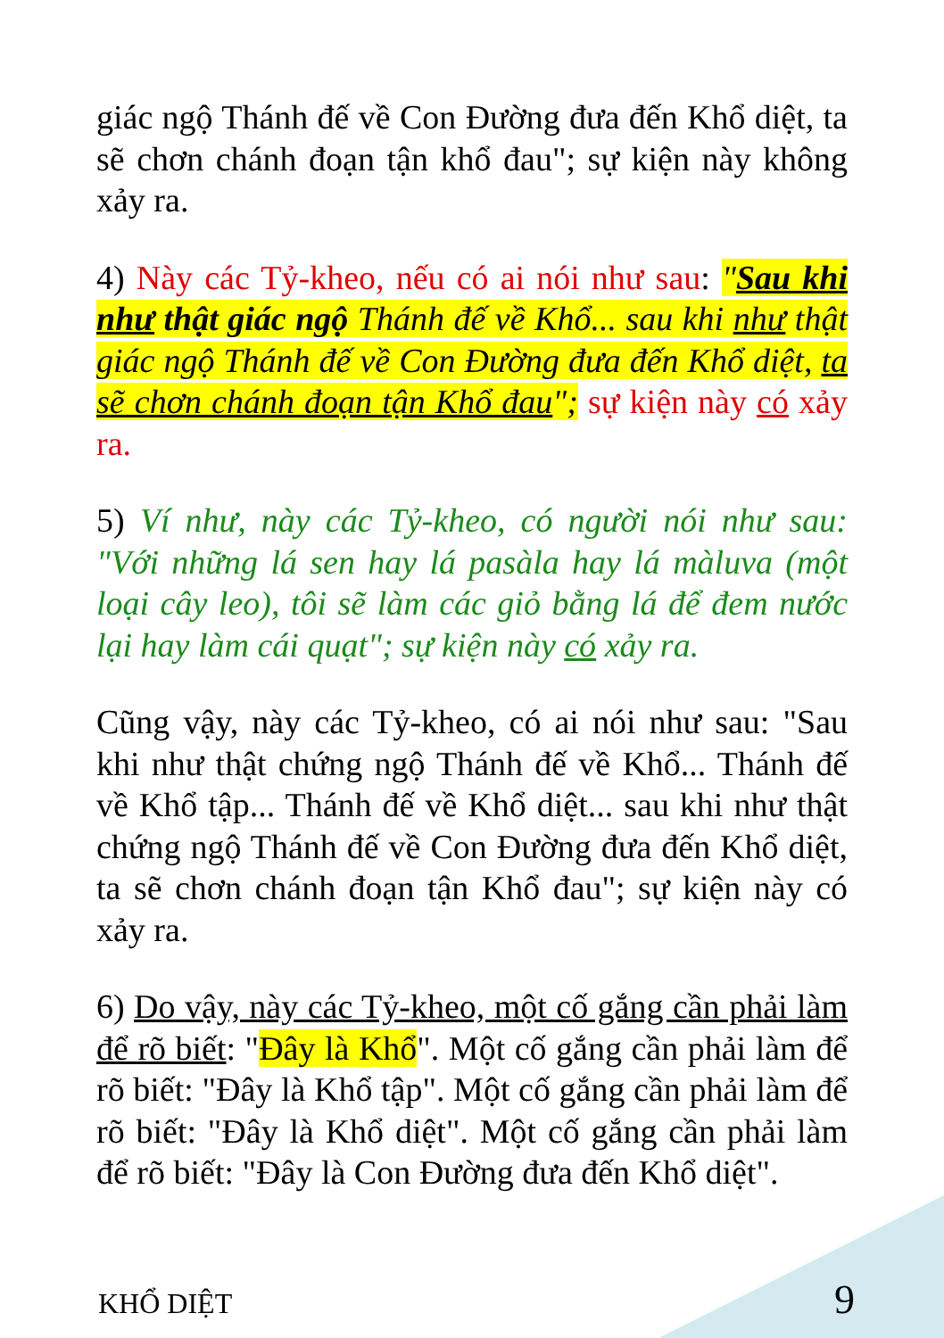giác ngộ Thánh đế về Con Đường đưa đến Khổ diệt, ta sẽ chơn chánh đoạn tận khổ đau"; sự kiện này không xảy ra.
4) Này các Tỷ-kheo, nếu có ai nói như sau: "Sau khi như thật giác ngộ Thánh đế về Khổ... sau khi như thật giác ngộ Thánh đế về Con Đường đưa đến Khổ diệt, ta sẽ chơn chánh đoạn tận Khổ đau"; sự kiện này có xảy ra.
5) Ví như, này các Tỷ-kheo, có người nói như sau: "Với những lá sen hay lá pasàla hay lá màluva (một loại cây leo), tôi sẽ làm các giỏ bằng lá để đem nước lại hay làm cái quạt"; sự kiện này có xảy ra.
Cũng vậy, này các Tỷ-kheo, có ai nói như sau: "Sau khi như thật chứng ngộ Thánh đế về Khổ... Thánh đế về Khổ tập... Thánh đế về Khổ diệt... sau khi như thật chứng ngộ Thánh đế về Con Đường đưa đến Khổ diệt, ta sẽ chơn chánh đoạn tận Khổ đau"; sự kiện này có xảy ra.
6) Do vậy, này các Tỷ-kheo, một cố gắng cần phải làm để rõ biết: "Đây là Khổ". Một cố gắng cần phải làm để rõ biết: "Đây là Khổ tập". Một cố gắng cần phải làm để rõ biết: "Đây là Khổ diệt". Một cố gắng cần phải làm để rõ biết: "Đây là Con Đường đưa đến Khổ diệt".
KHỔ DIỆT 9